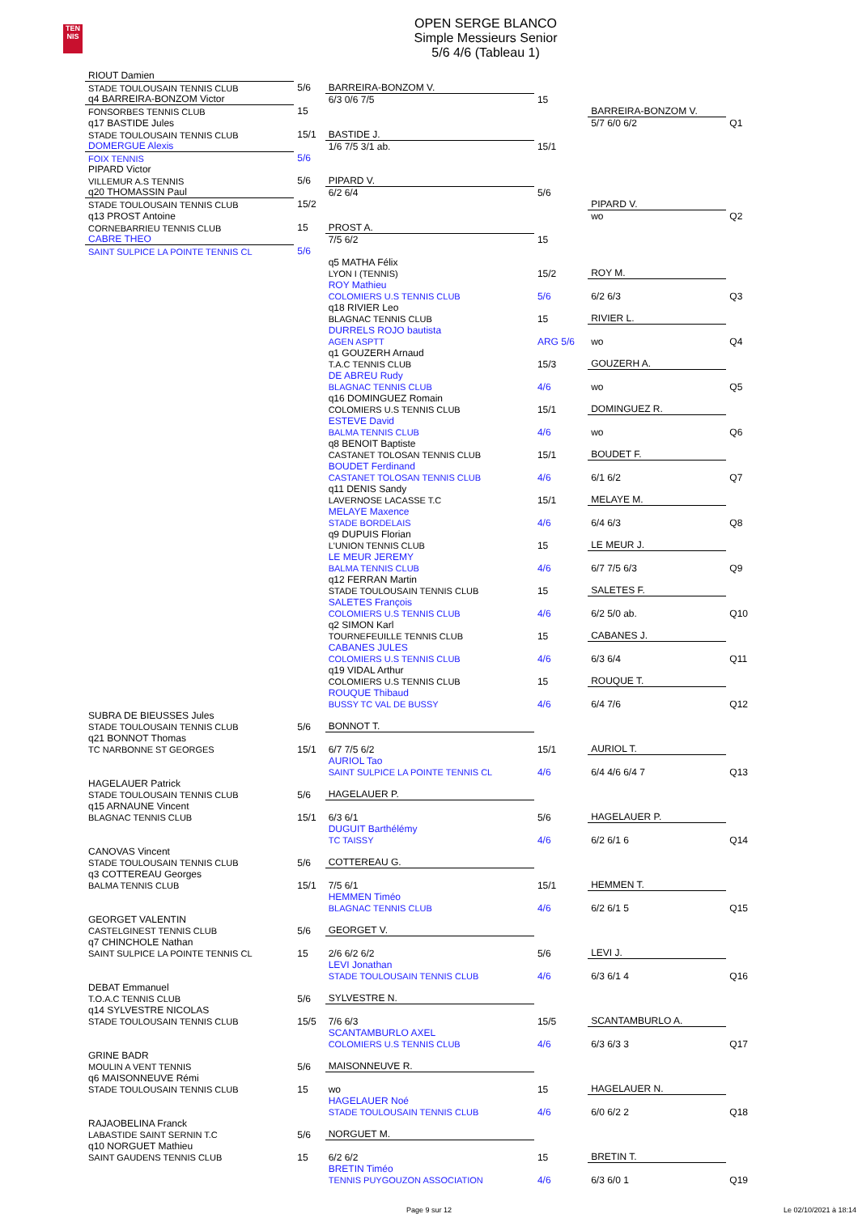TEN
NIS
OPEN SERGE BLANCO
Simple Messieurs Senior
5/6 4/6 (Tableau 1)
| RIOUT Damien | | | | | |
| STADE TOULOUSAIN TENNIS CLUB | 5/6 | BARREIRA-BONZOM V. | | | |
| q4 BARREIRA-BONZOM Victor | | 6/3 0/6 7/5 | 15 | | |
| FONSORBES TENNIS CLUB | 15 | | | BARREIRA-BONZOM V. | |
| q17 BASTIDE Jules | | | | 5/7 6/0 6/2 | Q1 |
| STADE TOULOUSAIN TENNIS CLUB | 15/1 | BASTIDE J. | | | |
| DOMERGUE Alexis | | 1/6 7/5 3/1 ab. | 15/1 | | |
| FOIX TENNIS | 5/6 | | | | |
| PIPARD Victor | | | | | |
| VILLEMUR A.S TENNIS | 5/6 | PIPARD V. | | | |
| q20 THOMASSIN Paul | | 6/2 6/4 | 5/6 | | |
| STADE TOULOUSAIN TENNIS CLUB | 15/2 | | | PIPARD V. | |
| q13 PROST Antoine | | | | wo | Q2 |
| CORNEBARRIEU TENNIS CLUB | 15 | PROST A. | | | |
| CABRE THEO | | 7/5 6/2 | 15 | | |
| SAINT SULPICE LA POINTE TENNIS CL | 5/6 | | | | |
| | | q5 MATHA Félix LYON I (TENNIS) | 15/2 | ROY M. | |
| | | ROY Mathieu COLOMIERS U.S TENNIS CLUB | 5/6 | 6/2 6/3 | Q3 |
| | | q18 RIVIER Leo BLAGNAC TENNIS CLUB | 15 | RIVIER L. | |
| | | DURRELS ROJO bautista AGEN ASPTT | ARG 5/6 | wo | Q4 |
| | | q1 GOUZERH Arnaud T.A.C TENNIS CLUB | 15/3 | GOUZERH A. | |
| | | DE ABREU Rudy BLAGNAC TENNIS CLUB | 4/6 | wo | Q5 |
| | | q16 DOMINGUEZ Romain COLOMIERS U.S TENNIS CLUB | 15/1 | DOMINGUEZ R. | |
| | | ESTEVE David BALMA TENNIS CLUB | 4/6 | wo | Q6 |
| | | q8 BENOIT Baptiste CASTANET TOLOSAN TENNIS CLUB | 15/1 | BOUDET F. | |
| | | BOUDET Ferdinand CASTANET TOLOSAN TENNIS CLUB | 4/6 | 6/1 6/2 | Q7 |
| | | q11 DENIS Sandy LAVERNOSE LACASSE T.C | 15/1 | MELAYE M. | |
| | | MELAYE Maxence STADE BORDELAIS | 4/6 | 6/4 6/3 | Q8 |
| | | q9 DUPUIS Florian L'UNION TENNIS CLUB | 15 | LE MEUR J. | |
| | | LE MEUR JEREMY BALMA TENNIS CLUB | 4/6 | 6/7 7/5 6/3 | Q9 |
| | | q12 FERRAN Martin STADE TOULOUSAIN TENNIS CLUB | 15 | SALETES F. | |
| | | SALETES François COLOMIERS U.S TENNIS CLUB | 4/6 | 6/2 5/0 ab. | Q10 |
| | | q2 SIMON Karl TOURNEFEUILLE TENNIS CLUB | 15 | CABANES J. | |
| | | CABANES JULES COLOMIERS U.S TENNIS CLUB | 4/6 | 6/3 6/4 | Q11 |
| | | q19 VIDAL Arthur COLOMIERS U.S TENNIS CLUB | 15 | ROUQUE T. | |
| | | ROUQUE Thibaud BUSSY TC VAL DE BUSSY | 4/6 | 6/4 7/6 | Q12 |
| SUBRA DE BIEUSSES Jules STADE TOULOUSAIN TENNIS CLUB | 5/6 | BONNOT T. | | | |
| q21 BONNOT Thomas TC NARBONNE ST GEORGES | 15/1 | 6/7 7/5 6/2 | 15/1 | AURIOL T. | |
| | | AURIOL Tao SAINT SULPICE LA POINTE TENNIS CL | 4/6 | 6/4 4/6 6/4 7 | Q13 |
| HAGELAUER Patrick STADE TOULOUSAIN TENNIS CLUB | 5/6 | HAGELAUER P. | | | |
| q15 ARNAUNE Vincent BLAGNAC TENNIS CLUB | 15/1 | 6/3 6/1 | 5/6 | HAGELAUER P. | |
| | | DUGUIT Barthélémy TC TAISSY | 4/6 | 6/2 6/1 6 | Q14 |
| CANOVAS Vincent STADE TOULOUSAIN TENNIS CLUB | 5/6 | COTTEREAU G. | | | |
| q3 COTTEREAU Georges BALMA TENNIS CLUB | 15/1 | 7/5 6/1 | 15/1 | HEMMEN T. | |
| | | HEMMEN Timéo BLAGNAC TENNIS CLUB | 4/6 | 6/2 6/1 5 | Q15 |
| GEORGET VALENTIN CASTELGINEST TENNIS CLUB | 5/6 | GEORGET V. | | | |
| q7 CHINCHOLE Nathan SAINT SULPICE LA POINTE TENNIS CL | 15 | 2/6 6/2 6/2 | 5/6 | LEVI J. | |
| | | LEVI Jonathan STADE TOULOUSAIN TENNIS CLUB | 4/6 | 6/3 6/1 4 | Q16 |
| DEBAT Emmanuel T.O.A.C TENNIS CLUB | 5/6 | SYLVESTRE N. | | | |
| q14 SYLVESTRE NICOLAS STADE TOULOUSAIN TENNIS CLUB | 15/5 | 7/6 6/3 | 15/5 | SCANTAMBURLO A. | |
| | | SCANTAMBURLO AXEL COLOMIERS U.S TENNIS CLUB | 4/6 | 6/3 6/3 3 | Q17 |
| GRINE BADR MOULIN A VENT TENNIS | 5/6 | MAISONNEUVE R. | | | |
| q6 MAISONNEUVE Rémi STADE TOULOUSAIN TENNIS CLUB | 15 | wo | 15 | HAGELAUER N. | |
| | | HAGELAUER Noé STADE TOULOUSAIN TENNIS CLUB | 4/6 | 6/0 6/2 2 | Q18 |
| RAJAOBELINA Franck LABASTIDE SAINT SERNIN T.C | 5/6 | NORGUET M. | | | |
| q10 NORGUET Mathieu SAINT GAUDENS TENNIS CLUB | 15 | 6/2 6/2 | 15 | BRETIN T. | |
| | | BRETIN Timéo TENNIS PUYGOUZON ASSOCIATION | 4/6 | 6/3 6/0 1 | Q19 |
Page 9 sur 12 Le 02/10/2021 à 18:14